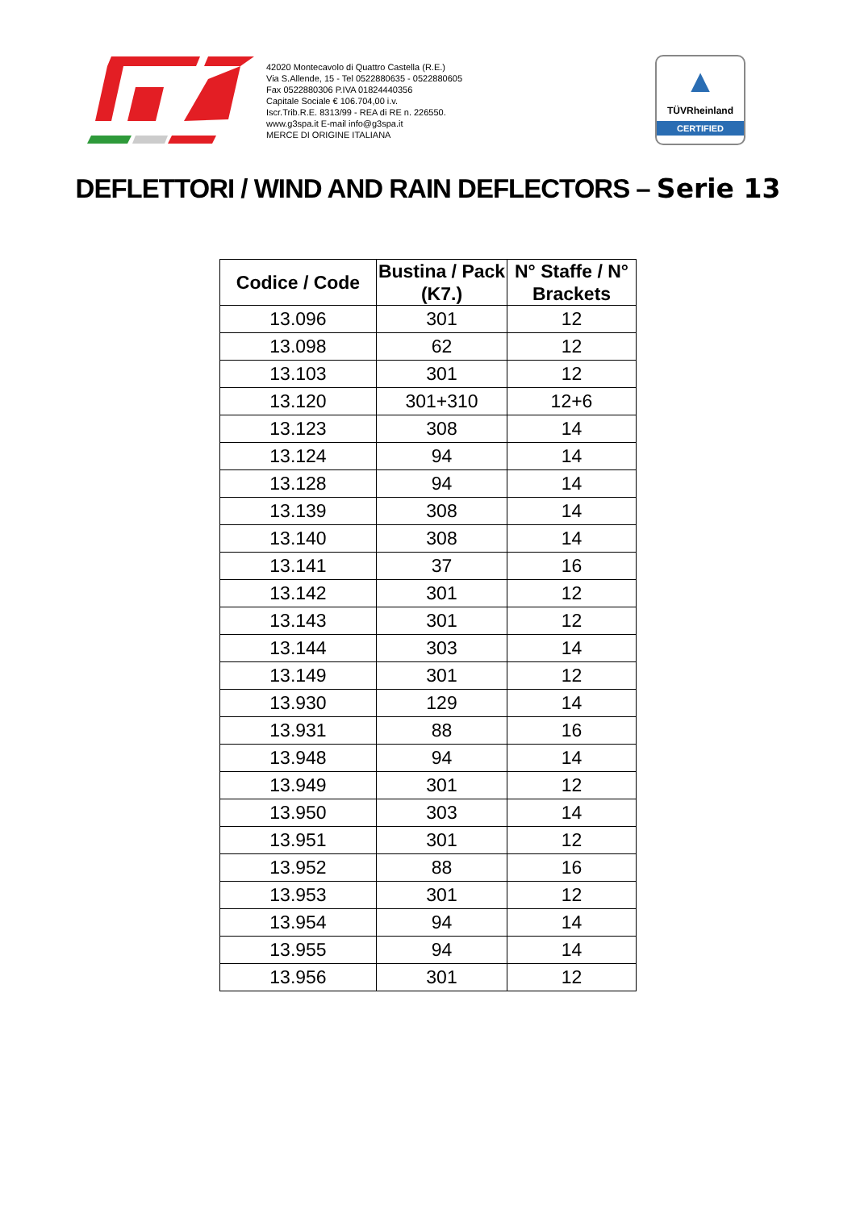42020 Montecavolo di Quattro Castella (R.E.)
Via S.Allende, 15 - Tel 0522880635 - 0522880605
Fax 0522880306 P.IVA 01824440356
Capitale Sociale € 106.704,00 i.v.
Iscr.Trib.R.E. 8313/99 - REA di RE n. 226550.
www.g3spa.it E-mail info@g3spa.it
MERCE DI ORIGINE ITALIANA
▲
TÜVRheinland
CERTIFIED
DEFLETTORI / WIND AND RAIN DEFLECTORS – Serie 13
| Codice / Code | Bustina / Pack (K7.) | N° Staffe / N° Brackets |
| --- | --- | --- |
| 13.096 | 301 | 12 |
| 13.098 | 62 | 12 |
| 13.103 | 301 | 12 |
| 13.120 | 301+310 | 12+6 |
| 13.123 | 308 | 14 |
| 13.124 | 94 | 14 |
| 13.128 | 94 | 14 |
| 13.139 | 308 | 14 |
| 13.140 | 308 | 14 |
| 13.141 | 37 | 16 |
| 13.142 | 301 | 12 |
| 13.143 | 301 | 12 |
| 13.144 | 303 | 14 |
| 13.149 | 301 | 12 |
| 13.930 | 129 | 14 |
| 13.931 | 88 | 16 |
| 13.948 | 94 | 14 |
| 13.949 | 301 | 12 |
| 13.950 | 303 | 14 |
| 13.951 | 301 | 12 |
| 13.952 | 88 | 16 |
| 13.953 | 301 | 12 |
| 13.954 | 94 | 14 |
| 13.955 | 94 | 14 |
| 13.956 | 301 | 12 |